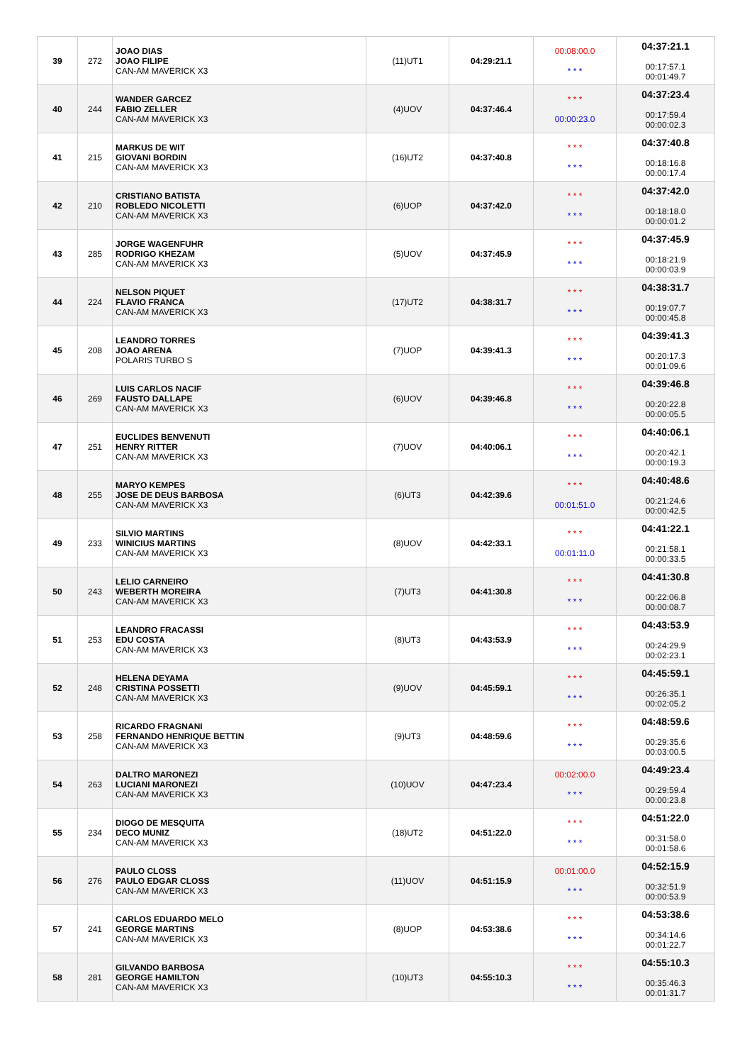| 39 | 272 | JOAO DIAS JOAO FILIPE CAN-AM MAVERICK X3 | (11)UT1 | 04:29:21.1 | 00:08:00.0 * * * | 04:37:21.1 00:17:57.1 00:01:49.7 |
| 40 | 244 | WANDER GARCEZ FABIO ZELLER CAN-AM MAVERICK X3 | (4)UOV | 04:37:46.4 | * * * 00:00:23.0 | 04:37:23.4 00:17:59.4 00:00:02.3 |
| 41 | 215 | MARKUS DE WIT GIOVANI BORDIN CAN-AM MAVERICK X3 | (16)UT2 | 04:37:40.8 | * * * * * * | 04:37:40.8 00:18:16.8 00:00:17.4 |
| 42 | 210 | CRISTIANO BATISTA ROBLEDO NICOLETTI CAN-AM MAVERICK X3 | (6)UOP | 04:37:42.0 | * * * * * * | 04:37:42.0 00:18:18.0 00:00:01.2 |
| 43 | 285 | JORGE WAGENFUHR RODRIGO KHEZAM CAN-AM MAVERICK X3 | (5)UOV | 04:37:45.9 | * * * * * * | 04:37:45.9 00:18:21.9 00:00:03.9 |
| 44 | 224 | NELSON PIQUET FLAVIO FRANCA CAN-AM MAVERICK X3 | (17)UT2 | 04:38:31.7 | * * * * * * | 04:38:31.7 00:19:07.7 00:00:45.8 |
| 45 | 208 | LEANDRO TORRES JOAO ARENA POLARIS TURBO S | (7)UOP | 04:39:41.3 | * * * * * * | 04:39:41.3 00:20:17.3 00:01:09.6 |
| 46 | 269 | LUIS CARLOS NACIF FAUSTO DALLAPE CAN-AM MAVERICK X3 | (6)UOV | 04:39:46.8 | * * * * * * | 04:39:46.8 00:20:22.8 00:00:05.5 |
| 47 | 251 | EUCLIDES BENVENUTI HENRY RITTER CAN-AM MAVERICK X3 | (7)UOV | 04:40:06.1 | * * * * * * | 04:40:06.1 00:20:42.1 00:00:19.3 |
| 48 | 255 | MARYO KEMPES JOSE DE DEUS BARBOSA CAN-AM MAVERICK X3 | (6)UT3 | 04:42:39.6 | * * * 00:01:51.0 | 04:40:48.6 00:21:24.6 00:00:42.5 |
| 49 | 233 | SILVIO MARTINS WINICIUS MARTINS CAN-AM MAVERICK X3 | (8)UOV | 04:42:33.1 | * * * 00:01:11.0 | 04:41:22.1 00:21:58.1 00:00:33.5 |
| 50 | 243 | LELIO CARNEIRO WEBERTH MOREIRA CAN-AM MAVERICK X3 | (7)UT3 | 04:41:30.8 | * * * * * * | 04:41:30.8 00:22:06.8 00:00:08.7 |
| 51 | 253 | LEANDRO FRACASSI EDU COSTA CAN-AM MAVERICK X3 | (8)UT3 | 04:43:53.9 | * * * * * * | 04:43:53.9 00:24:29.9 00:02:23.1 |
| 52 | 248 | HELENA DEYAMA CRISTINA POSSETTI CAN-AM MAVERICK X3 | (9)UOV | 04:45:59.1 | * * * * * * | 04:45:59.1 00:26:35.1 00:02:05.2 |
| 53 | 258 | RICARDO FRAGNANI FERNANDO HENRIQUE BETTIN CAN-AM MAVERICK X3 | (9)UT3 | 04:48:59.6 | * * * * * * | 04:48:59.6 00:29:35.6 00:03:00.5 |
| 54 | 263 | DALTRO MARONEZI LUCIANI MARONEZI CAN-AM MAVERICK X3 | (10)UOV | 04:47:23.4 | 00:02:00.0 * * * | 04:49:23.4 00:29:59.4 00:00:23.8 |
| 55 | 234 | DIOGO DE MESQUITA DECO MUNIZ CAN-AM MAVERICK X3 | (18)UT2 | 04:51:22.0 | * * * * * * | 04:51:22.0 00:31:58.0 00:01:58.6 |
| 56 | 276 | PAULO CLOSS PAULO EDGAR CLOSS CAN-AM MAVERICK X3 | (11)UOV | 04:51:15.9 | 00:01:00.0 * * * | 04:52:15.9 00:32:51.9 00:00:53.9 |
| 57 | 241 | CARLOS EDUARDO MELO GEORGE MARTINS CAN-AM MAVERICK X3 | (8)UOP | 04:53:38.6 | * * * * * * | 04:53:38.6 00:34:14.6 00:01:22.7 |
| 58 | 281 | GILVANDO BARBOSA GEORGE HAMILTON CAN-AM MAVERICK X3 | (10)UT3 | 04:55:10.3 | * * * * * * | 04:55:10.3 00:35:46.3 00:01:31.7 |